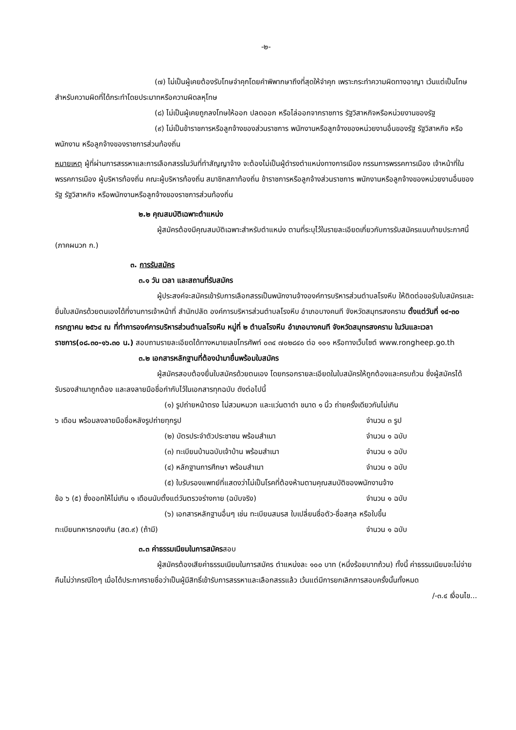-๒-
(๗) ไม่เป็นผู้เคยต้องรับโทษจำคุกโดยคำพิพากษาถึงที่สุดให้จำคุก เพราะกระทำความผิดทางอาญา เว้นแต่เป็นโทษสำหรับความผิดที่ได้กระทำโดยประมาทหรือความผิดลหุโทษ
(๘) ไม่เป็นผู้เคยถูกลงโทษให้ออก ปลดออก หรือไล่ออกจากราชการ รัฐวิสาหกิจหรือหน่วยงานของรัฐ
(๙) ไม่เป็นข้าราชการหรือลูกจ้างของส่วนราชการ พนักงานหรือลูกจ้างของหน่วยงานอื่นของรัฐ รัฐวิสาหกิจ หรือพนักงาน หรือลูกจ้างของราชการส่วนท้องถิ่น
หมายเหตุ ผู้ที่ผ่านการสรรหาและการเลือกสรรในวันที่ทำสัญญาจ้าง จะต้องไม่เป็นผู้ดำรงตำแหน่งทางการเมือง กรรมการพรรคการเมือง เจ้าหน้าที่ในพรรคการเมือง ผู้บริหารท้องถิ่น คณะผู้บริหารท้องถิ่น สมาชิกสภาท้องถิ่น ข้าราชการหรือลูกจ้างส่วนราชการ พนักงานหรือลูกจ้างของหน่วยงานอื่นของรัฐ รัฐวิสาหกิจ หรือพนักงานหรือลูกจ้างของราชการส่วนท้องถิ่น
๒.๒ คุณสมบัติเฉพาะตำแหน่ง
ผู้สมัครต้องมีคุณสมบัติเฉพาะสำหรับตำแหน่ง ตามที่ระบุไว้ในรายละเอียดเกี่ยวกับการรับสมัครแนบท้ายประกาศนี้ (ภาคผนวก ก.)
๓. การรับสมัคร
๓.๑ วัน เวลา และสถานที่รับสมัคร
ผู้ประสงค์จะสมัครเข้ารับการเลือกสรรเป็นพนักงานจ้างองค์การบริหารส่วนตำบลโรงหีบ ให้ติดต่อขอรับใบสมัครและยื่นใบสมัครด้วยตนเองได้ที่งานการเจ้าหน้าที่ สำนักปลัด องค์การบริหารส่วนตำบลโรงหีบ อำเภอบางคนที จังหวัดสมุทรสงคราม ตั้งแต่วันที่ ๑๔-๓๐ กรกฎาคม ๒๕๖๔ ณ ที่ทำการองค์การบริหารส่วนตำบลโรงหีบ หมู่ที่ ๒ ตำบลโรงหีบ อำเภอบางคนที จังหวัดสมุทรสงคราม ในวันและเวลาราชการ(๐๘.๓๐-๑๖.๓๐ น.) สอบถามรายละเอียดได้ทางหมายเลขโทรศัพท์ ๐๓๔ ๗๐๒๘๔๐ ต่อ ๑๐๑ หรือทางเว็บไซต์ www.rongheep.go.th
๓.๒ เอกสารหลักฐานที่ต้องนำมายื่นพร้อมใบสมัคร
ผู้สมัครสอบต้องยื่นใบสมัครด้วยตนเอง โดยกรอกรายละเอียดในใบสมัครให้ถูกต้องและครบถ้วน ซึ่งผู้สมัครได้รับรองสำเนาถูกต้อง และลงลายมือชื่อกำกับไว้ในเอกสารทุกฉบับ ดังต่อไปนี้
(๑) รูปถ่ายหน้าตรง ไม่สวมหมวก และแว่นตาดำ ขนาด ๑ นิ้ว ถ่ายครั้งเดียวกันไม่เกิน
๖ เดือน พร้อมลงลายมือชื่อหลังรูปถ่ายทุกรูป จำนวน ๓ รูป
(๒) บัตรประจำตัวประชาชน พร้อมสำเนา จำนวน ๑ ฉบับ
(๓) ทะเบียนบ้านฉบับเจ้าบ้าน พร้อมสำเนา จำนวน ๑ ฉบับ
(๔) หลักฐานการศึกษา พร้อมสำเนา จำนวน ๑ ฉบับ
(๕) ใบรับรองแพทย์ที่แสดงว่าไม่เป็นโรคที่ต้องห้ามตามคุณสมบัติของพนักงานจ้าง
ข้อ ๖ (๕) ซึ่งออกให้ไม่เกิน ๑ เดือนนับตั้งแต่วันตรวจร่างกาย (ฉบับจริง) จำนวน ๑ ฉบับ
(๖) เอกสารหลักฐานอื่นๆ เช่น ทะเบียนสมรส ใบเปลี่ยนชื่อตัว-ชื่อสกุล หรือใบขึ้น
ทะเบียนทหารกองเกิน (สด.๙) (ถ้ามี) จำนวน ๑ ฉบับ
๓.๓ ค่าธรรมเนียมในการสมัครสอบ
ผู้สมัครต้องเสียค่าธรรมเนียมในการสมัคร ตำแหน่งละ ๑๐๐ บาท (หนึ่งร้อยบาทถ้วน) ทั้งนี้ ค่าธรรมเนียมจะไม่จ่ายคืนไม่ว่ากรณีใดๆ เมื่อได้ประกาศรายชื่อว่าเป็นผู้มีสิทธิ์เข้ารับการสรรหาและเลือกสรรแล้ว เว้นแต่มีการยกเลิกการสอบครั้งนั้นทั้งหมด
/-๓.๔ เงื่อนไข...